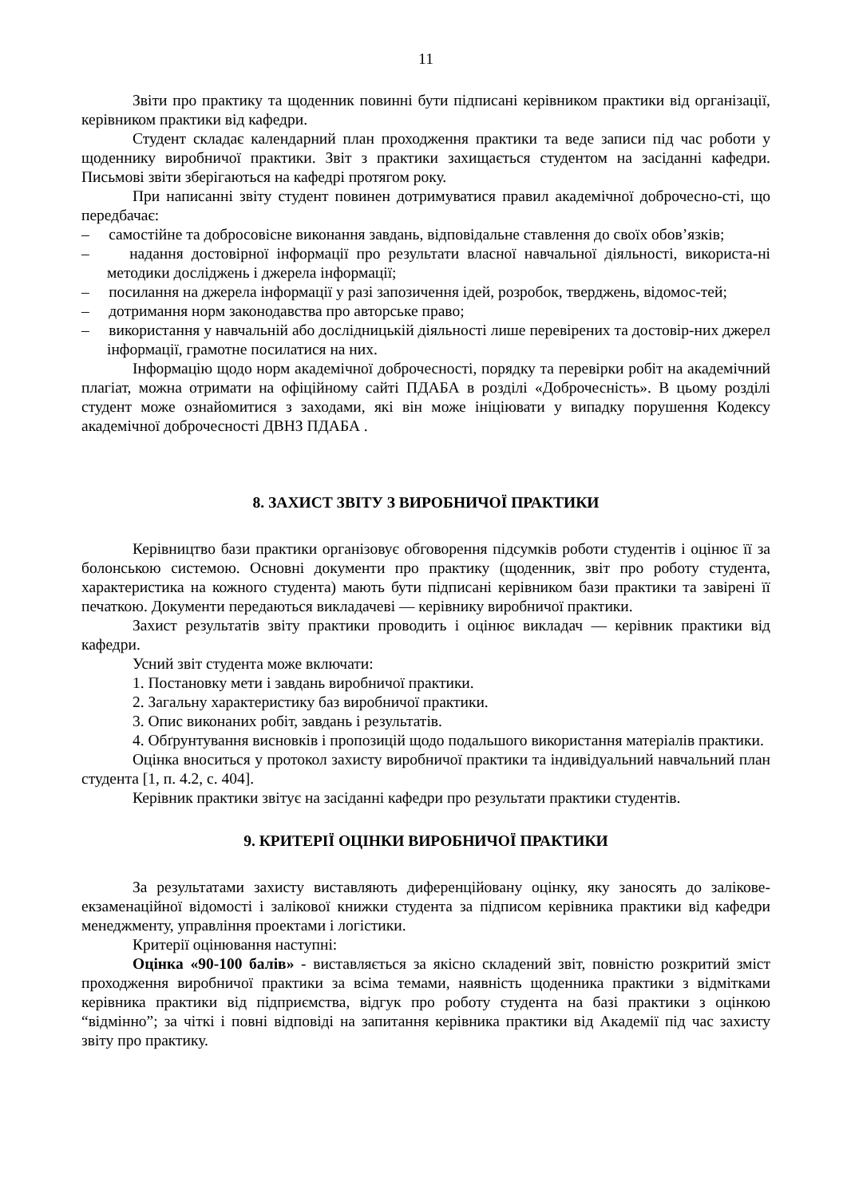11
Звіти про практику та щоденник повинні бути підписані керівником практики від організації, керівником практики від кафедри.
Студент складає календарний план проходження практики та веде записи під час роботи у щоденнику виробничої практики. Звіт з практики захищається студентом на засіданні кафедри. Письмові звіти зберігаються на кафедрі протягом року.
При написанні звіту студент повинен дотримуватися правил академічної доброчесно-сті, що передбачає:
– самостійне та добросовісне виконання завдань, відповідальне ставлення до своїх обов’язків;
– надання достовірної інформації про результати власної навчальної діяльності, використа-ні методики досліджень і джерела інформації;
– посилання на джерела інформації у разі запозичення ідей, розробок, тверджень, відомос-тей;
– дотримання норм законодавства про авторське право;
– використання у навчальній або дослідницькій діяльності лише перевірених та достовір-них джерел інформації, грамотне посилатися на них.
Інформацію щодо норм академічної доброчесності, порядку та перевірки робіт на академічний плагіат, можна отримати на офіційному сайті ПДАБА в розділі «Доброчесність». В цьому розділі студент може ознайомитися з заходами, які він може ініціювати у випадку порушення Кодексу академічної доброчесності ДВНЗ ПДАБА .
8. ЗАХИСТ ЗВІТУ З ВИРОБНИЧОЇ ПРАКТИКИ
Керівництво бази практики організовує обговорення підсумків роботи студентів і оцінює її за болонською системою. Основні документи про практику (щоденник, звіт про роботу студента, характеристика на кожного студента) мають бути підписані керівником бази практики та завірені її печаткою. Документи передаються викладачеві — керівнику виробничої практики.
Захист результатів звіту практики проводить і оцінює викладач — керівник практики від кафедри.
Усний звіт студента може включати:
1. Постановку мети і завдань виробничої практики.
2. Загальну характеристику баз виробничої практики.
3. Опис виконаних робіт, завдань і результатів.
4. Обґрунтування висновків і пропозицій щодо подальшого використання матеріалів практики.
Оцінка вноситься у протокол захисту виробничої практики та індивідуальний навчальний план студента [1, п. 4.2, с. 404].
Керівник практики звітує на засіданні кафедри про результати практики студентів.
9. КРИТЕРІЇ ОЦІНКИ ВИРОБНИЧОЇ ПРАКТИКИ
За результатами захисту виставляють диференційовану оцінку, яку заносять до залікове-екзаменаційної відомості і залікової книжки студента за підписом керівника практики від кафедри менеджменту, управління проектами і логістики.
Критерії оцінювання наступні:
Оцінка «90-100 балів» - виставляється за якісно складений звіт, повністю розкритий зміст проходження виробничої практики за всіма темами, наявність щоденника практики з відмітками керівника практики від підприємства, відгук про роботу студента на базі практики з оцінкою “відмінно”; за чіткі і повні відповіді на запитання керівника практики від Академії під час захисту звіту про практику.